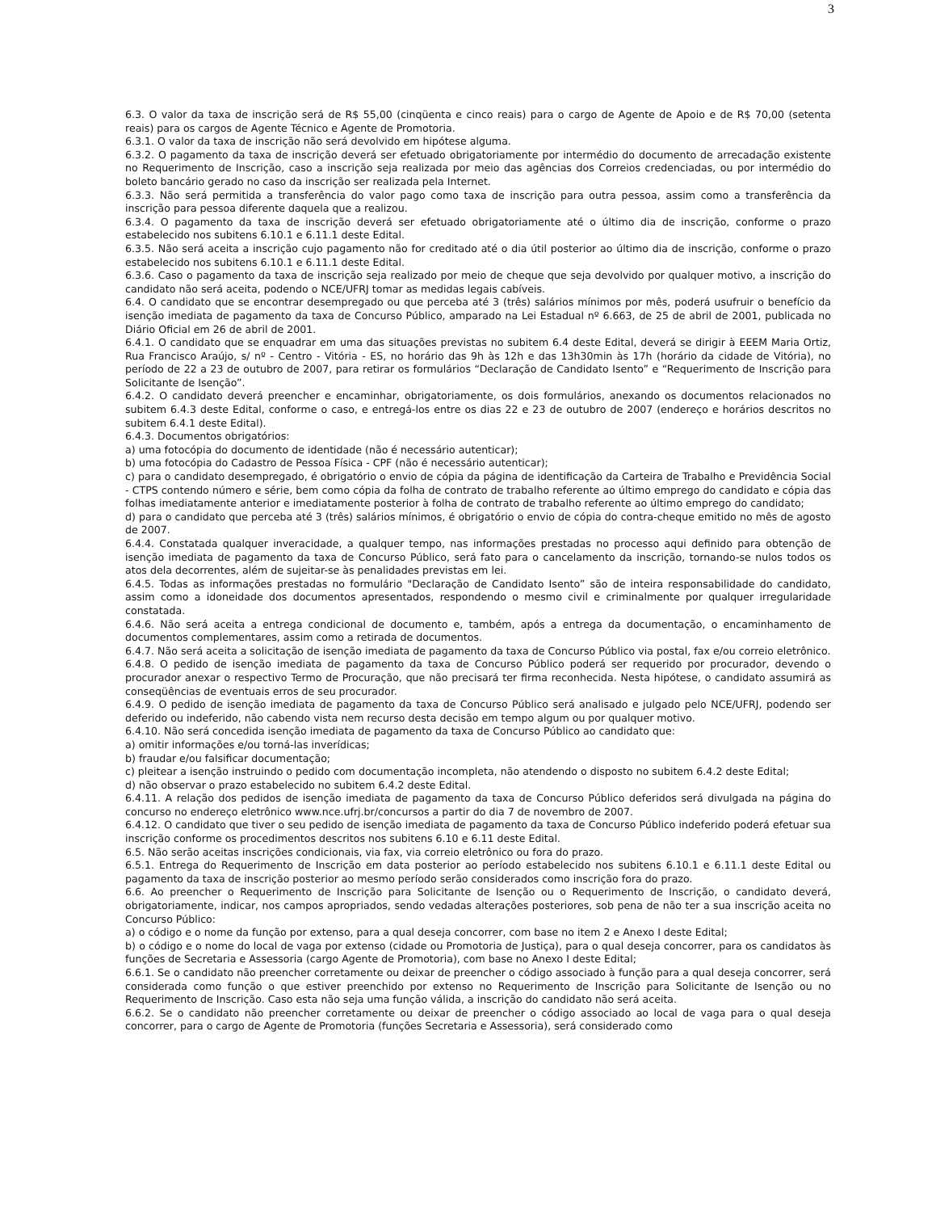3
6.3. O valor da taxa de inscrição será de R$ 55,00 (cinqüenta e cinco reais) para o cargo de Agente de Apoio e de R$ 70,00 (setenta reais) para os cargos de Agente Técnico e Agente de Promotoria.
6.3.1. O valor da taxa de inscrição não será devolvido em hipótese alguma.
6.3.2. O pagamento da taxa de inscrição deverá ser efetuado obrigatoriamente por intermédio do documento de arrecadação existente no Requerimento de Inscrição, caso a inscrição seja realizada por meio das agências dos Correios credenciadas, ou por intermédio do boleto bancário gerado no caso da inscrição ser realizada pela Internet.
6.3.3. Não será permitida a transferência do valor pago como taxa de inscrição para outra pessoa, assim como a transferência da inscrição para pessoa diferente daquela que a realizou.
6.3.4. O pagamento da taxa de inscrição deverá ser efetuado obrigatoriamente até o último dia de inscrição, conforme o prazo estabelecido nos subitens 6.10.1 e 6.11.1 deste Edital.
6.3.5. Não será aceita a inscrição cujo pagamento não for creditado até o dia útil posterior ao último dia de inscrição, conforme o prazo estabelecido nos subitens 6.10.1 e 6.11.1 deste Edital.
6.3.6. Caso o pagamento da taxa de inscrição seja realizado por meio de cheque que seja devolvido por qualquer motivo, a inscrição do candidato não será aceita, podendo o NCE/UFRJ tomar as medidas legais cabíveis.
6.4. O candidato que se encontrar desempregado ou que perceba até 3 (três) salários mínimos por mês, poderá usufruir o benefício da isenção imediata de pagamento da taxa de Concurso Público, amparado na Lei Estadual nº 6.663, de 25 de abril de 2001, publicada no Diário Oficial em 26 de abril de 2001.
6.4.1. O candidato que se enquadrar em uma das situações previstas no subitem 6.4 deste Edital, deverá se dirigir à EEEM Maria Ortiz, Rua Francisco Araújo, s/ nº - Centro - Vitória - ES, no horário das 9h às 12h e das 13h30min às 17h (horário da cidade de Vitória), no período de 22 a 23 de outubro de 2007, para retirar os formulários “Declaração de Candidato Isento” e “Requerimento de Inscrição para Solicitante de Isenção”.
6.4.2. O candidato deverá preencher e encaminhar, obrigatoriamente, os dois formulários, anexando os documentos relacionados no subitem 6.4.3 deste Edital, conforme o caso, e entregá-los entre os dias 22 e 23 de outubro de 2007 (endereço e horários descritos no subitem 6.4.1 deste Edital).
6.4.3. Documentos obrigatórios:
a) uma fotocópia do documento de identidade (não é necessário autenticar);
b) uma fotocópia do Cadastro de Pessoa Física - CPF (não é necessário autenticar);
c) para o candidato desempregado, é obrigatório o envio de cópia da página de identificação da Carteira de Trabalho e Previdência Social - CTPS contendo número e série, bem como cópia da folha de contrato de trabalho referente ao último emprego do candidato e cópia das folhas imediatamente anterior e imediatamente posterior à folha de contrato de trabalho referente ao último emprego do candidato;
d) para o candidato que perceba até 3 (três) salários mínimos, é obrigatório o envio de cópia do contra-cheque emitido no mês de agosto de 2007.
6.4.4. Constatada qualquer inveracidade, a qualquer tempo, nas informações prestadas no processo aqui definido para obtenção de isenção imediata de pagamento da taxa de Concurso Público, será fato para o cancelamento da inscrição, tornando-se nulos todos os atos dela decorrentes, além de sujeitar-se às penalidades previstas em lei.
6.4.5. Todas as informações prestadas no formulário "Declaração de Candidato Isento” são de inteira responsabilidade do candidato, assim como a idoneidade dos documentos apresentados, respondendo o mesmo civil e criminalmente por qualquer irregularidade constatada.
6.4.6. Não será aceita a entrega condicional de documento e, também, após a entrega da documentação, o encaminhamento de documentos complementares, assim como a retirada de documentos.
6.4.7. Não será aceita a solicitação de isenção imediata de pagamento da taxa de Concurso Público via postal, fax e/ou correio eletrônico.
6.4.8. O pedido de isenção imediata de pagamento da taxa de Concurso Público poderá ser requerido por procurador, devendo o procurador anexar o respectivo Termo de Procuração, que não precisará ter firma reconhecida. Nesta hipótese, o candidato assumirá as conseqüências de eventuais erros de seu procurador.
6.4.9. O pedido de isenção imediata de pagamento da taxa de Concurso Público será analisado e julgado pelo NCE/UFRJ, podendo ser deferido ou indeferido, não cabendo vista nem recurso desta decisão em tempo algum ou por qualquer motivo.
6.4.10. Não será concedida isenção imediata de pagamento da taxa de Concurso Público ao candidato que:
a) omitir informações e/ou torná-las inverídicas;
b) fraudar e/ou falsificar documentação;
c) pleitear a isenção instruindo o pedido com documentação incompleta, não atendendo o disposto no subitem 6.4.2 deste Edital;
d) não observar o prazo estabelecido no subitem 6.4.2 deste Edital.
6.4.11. A relação dos pedidos de isenção imediata de pagamento da taxa de Concurso Público deferidos será divulgada na página do concurso no endereço eletrônico www.nce.ufrj.br/concursos a partir do dia 7 de novembro de 2007.
6.4.12. O candidato que tiver o seu pedido de isenção imediata de pagamento da taxa de Concurso Público indeferido poderá efetuar sua inscrição conforme os procedimentos descritos nos subitens 6.10 e 6.11 deste Edital.
6.5. Não serão aceitas inscrições condicionais, via fax, via correio eletrônico ou fora do prazo.
6.5.1. Entrega do Requerimento de Inscrição em data posterior ao período estabelecido nos subitens 6.10.1 e 6.11.1 deste Edital ou pagamento da taxa de inscrição posterior ao mesmo período serão considerados como inscrição fora do prazo.
6.6. Ao preencher o Requerimento de Inscrição para Solicitante de Isenção ou o Requerimento de Inscrição, o candidato deverá, obrigatoriamente, indicar, nos campos apropriados, sendo vedadas alterações posteriores, sob pena de não ter a sua inscrição aceita no Concurso Público:
a) o código e o nome da função por extenso, para a qual deseja concorrer, com base no item 2 e Anexo I deste Edital;
b) o código e o nome do local de vaga por extenso (cidade ou Promotoria de Justiça), para o qual deseja concorrer, para os candidatos às funções de Secretaria e Assessoria (cargo Agente de Promotoria), com base no Anexo I deste Edital;
6.6.1. Se o candidato não preencher corretamente ou deixar de preencher o código associado à função para a qual deseja concorrer, será considerada como função o que estiver preenchido por extenso no Requerimento de Inscrição para Solicitante de Isenção ou no Requerimento de Inscrição. Caso esta não seja uma função válida, a inscrição do candidato não será aceita.
6.6.2. Se o candidato não preencher corretamente ou deixar de preencher o código associado ao local de vaga para o qual deseja concorrer, para o cargo de Agente de Promotoria (funções Secretaria e Assessoria), será considerado como